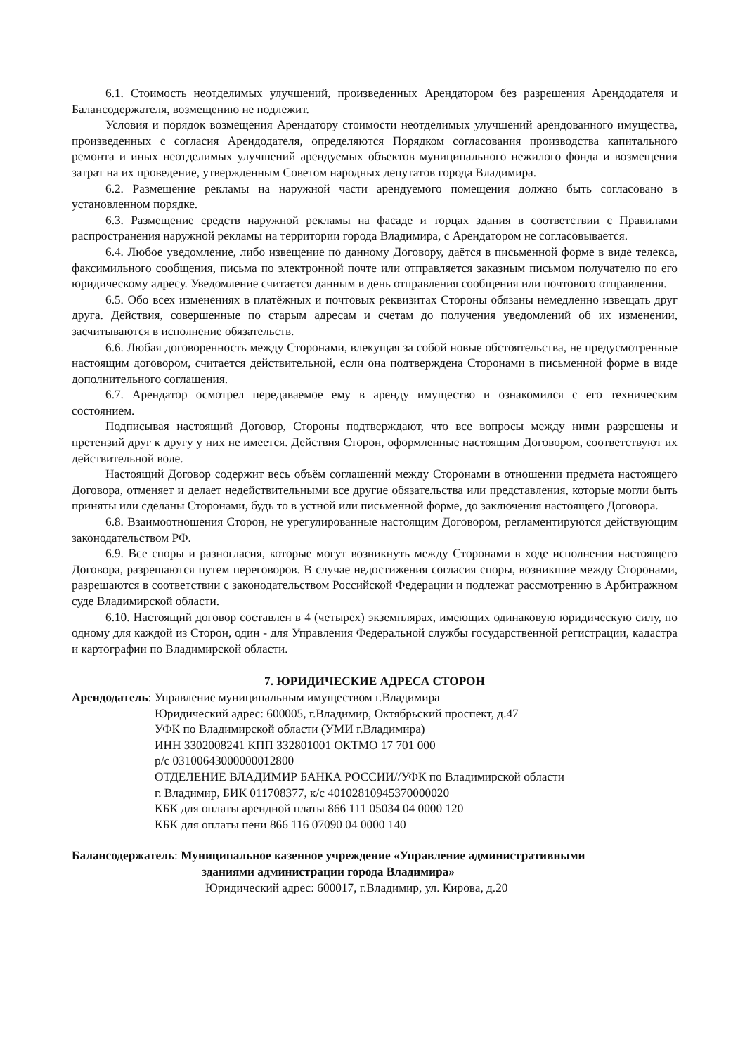6.1. Стоимость неотделимых улучшений, произведенных Арендатором без разрешения Арендодателя и Балансодержателя, возмещению не подлежит.
Условия и порядок возмещения Арендатору стоимости неотделимых улучшений арендованного имущества, произведенных с согласия Арендодателя, определяются Порядком согласования производства капитального ремонта и иных неотделимых улучшений арендуемых объектов муниципального нежилого фонда и возмещения затрат на их проведение, утвержденным Советом народных депутатов города Владимира.
6.2. Размещение рекламы на наружной части арендуемого помещения должно быть согласовано в установленном порядке.
6.3. Размещение средств наружной рекламы на фасаде и торцах здания в соответствии с Правилами распространения наружной рекламы на территории города Владимира, с Арендатором не согласовывается.
6.4. Любое уведомление, либо извещение по данному Договору, даётся в письменной форме в виде телекса, факсимильного сообщения, письма по электронной почте или отправляется заказным письмом получателю по его юридическому адресу. Уведомление считается данным в день отправления сообщения или почтового отправления.
6.5. Обо всех изменениях в платёжных и почтовых реквизитах Стороны обязаны немедленно извещать друг друга. Действия, совершенные по старым адресам и счетам до получения уведомлений об их изменении, засчитываются в исполнение обязательств.
6.6. Любая договоренность между Сторонами, влекущая за собой новые обстоятельства, не предусмотренные настоящим договором, считается действительной, если она подтверждена Сторонами в письменной форме в виде дополнительного соглашения.
6.7. Арендатор осмотрел передаваемое ему в аренду имущество и ознакомился с его техническим состоянием.
Подписывая настоящий Договор, Стороны подтверждают, что все вопросы между ними разрешены и претензий друг к другу у них не имеется. Действия Сторон, оформленные настоящим Договором, соответствуют их действительной воле.
Настоящий Договор содержит весь объём соглашений между Сторонами в отношении предмета настоящего Договора, отменяет и делает недействительными все другие обязательства или представления, которые могли быть приняты или сделаны Сторонами, будь то в устной или письменной форме, до заключения настоящего Договора.
6.8. Взаимоотношения Сторон, не урегулированные настоящим Договором, регламентируются действующим законодательством РФ.
6.9. Все споры и разногласия, которые могут возникнуть между Сторонами в ходе исполнения настоящего Договора, разрешаются путем переговоров. В случае недостижения согласия споры, возникшие между Сторонами, разрешаются в соответствии с законодательством Российской Федерации и подлежат рассмотрению в Арбитражном суде Владимирской области.
6.10. Настоящий договор составлен в 4 (четырех) экземплярах, имеющих одинаковую юридическую силу, по одному для каждой из Сторон, один - для Управления Федеральной службы государственной регистрации, кадастра и картографии по Владимирской области.
7. ЮРИДИЧЕСКИЕ АДРЕСА СТОРОН
Арендодатель: Управление муниципальным имуществом г.Владимира
Юридический адрес: 600005, г.Владимир, Октябрьский проспект, д.47
УФК по Владимирской области (УМИ г.Владимира)
ИНН 3302008241 КПП 332801001 ОКТМО 17 701 000
р/с 03100643000000012800
ОТДЕЛЕНИЕ ВЛАДИМИР БАНКА РОССИИ//УФК по Владимирской области
г. Владимир, БИК 011708377, к/с 40102810945370000020
КБК для оплаты арендной платы 866 111 05034 04 0000 120
КБК для оплаты пени 866 116 07090 04 0000 140
Балансодержатель: Муниципальное казенное учреждение «Управление административными
зданиями администрации города Владимира»
Юридический адрес: 600017, г.Владимир, ул. Кирова, д.20